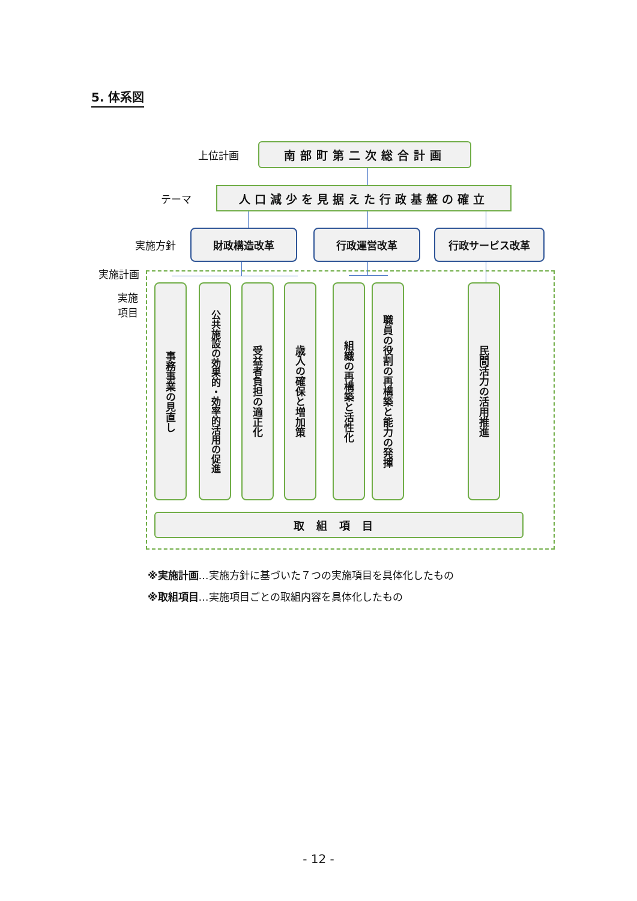5. 体系図
上位計画
南部町第二次総合計画
テーマ
人口減少を見据えた行政基盤の確立
実施方針
財政構造改革 行政運営改革 行政サービス改革
実施計画
実施
項目
事務事業の見直し
公共施設の効果的・効率的活用の促進
受益者負担の適正化
歳入の確保と増加策
組織の再構築と活性化
職員の役割の再構築と能力の発揮
民間活力の活用推進
取組項目
※実施計画…実施方針に基づいた７つの実施項目を具体化したもの
※取組項目…実施項目ごとの取組内容を具体化したもの
- 12 -